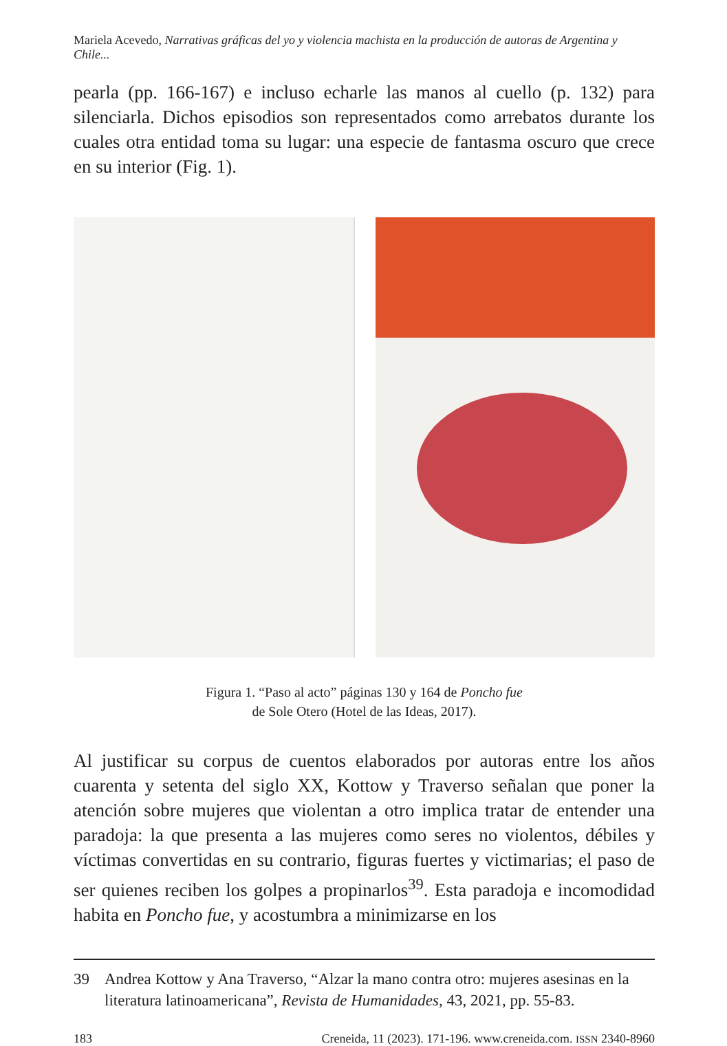Mariela Acevedo, Narrativas gráficas del yo y violencia machista en la producción de autoras de Argentina y Chile...
pearla (pp. 166-167) e incluso echarle las manos al cuello (p. 132) para silenciarla. Dichos episodios son representados como arrebatos durante los cuales otra entidad toma su lugar: una especie de fantasma oscuro que crece en su interior (Fig. 1).
Figura 1. “Paso al acto” páginas 130 y 164 de Poncho fue
de Sole Otero (Hotel de las Ideas, 2017).
Al justificar su corpus de cuentos elaborados por autoras entre los años cuarenta y setenta del siglo XX, Kottow y Traverso señalan que poner la atención sobre mujeres que violentan a otro implica tratar de entender una paradoja: la que presenta a las mujeres como seres no violentos, dé­biles y víctimas convertidas en su contrario, figuras fuertes y victimarias; el paso de ser quienes reciben los golpes a propinarlos<sup>39</sup>. Esta paradoja e incomodidad habita en Poncho fue, y acostumbra a minimizarse en los
39 Andrea Kottow y Ana Traverso, “Alzar la mano contra otro: mujeres asesinas en la literatura latinoamericana”, Revista de Humanidades, 43, 2021, pp. 55-83.
183 Creneida, 11 (2023). 171-196. www.creneida.com. ISSN 2340-8960